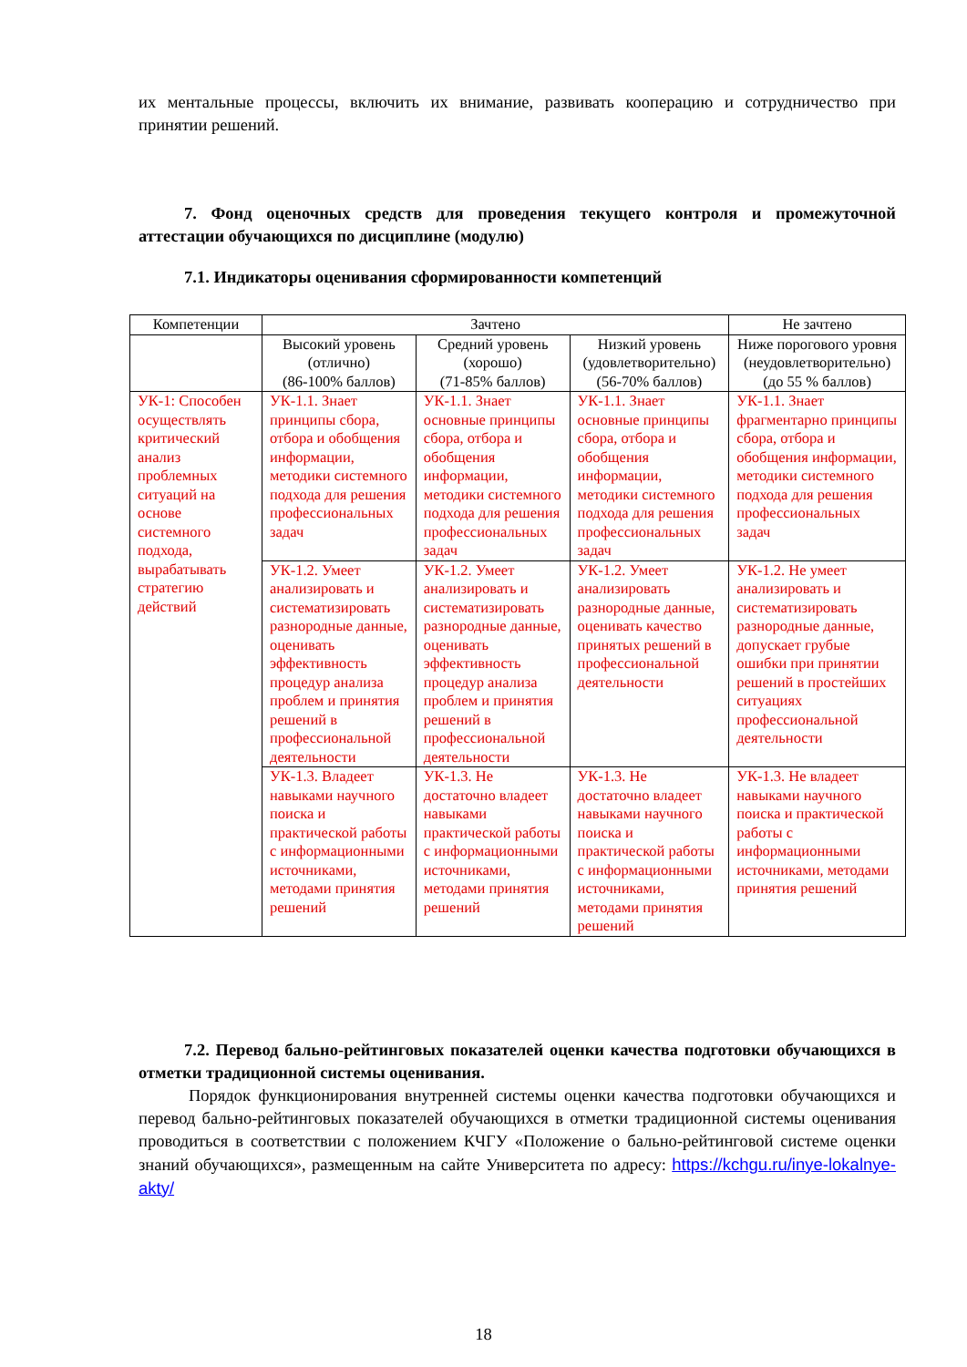их ментальные процессы, включить их внимание, развивать кооперацию и сотрудничество при принятии решений.
7. Фонд оценочных средств для проведения текущего контроля и промежуточной аттестации обучающихся по дисциплине (модулю)
7.1. Индикаторы оценивания сформированности компетенций
| Компетенции | Зачтено | | | Не зачтено |
| --- | --- | --- | --- | --- |
| | Высокий уровень (отлично) (86-100% баллов) | Средний уровень (хорошо) (71-85% баллов) | Низкий уровень (удовлетворительно) (56-70% баллов) | Ниже порогового уровня (неудовлетворительно) (до 55 % баллов) |
| УК-1: Способен осуществлять критический анализ проблемных ситуаций на основе системного подхода, вырабатывать стратегию действий | УК-1.1. Знает принципы сбора, отбора и обобщения информации, методики системного подхода для решения профессиональных задач | УК-1.1. Знает основные принципы сбора, отбора и обобщения информации, методики системного подхода для решения профессиональных задач | УК-1.1. Знает основные принципы сбора, отбора и обобщения информации, методики системного подхода для решения профессиональных задач | УК-1.1. Знает фрагментарно принципы сбора, отбора и обобщения информации, методики системного подхода для решения профессиональных задач |
| | УК-1.2. Умеет анализировать и систематизировать разнородные данные, оценивать эффективность процедур анализа проблем и принятия решений в профессиональной деятельности | УК-1.2. Умеет анализировать и систематизировать разнородные данные, оценивать эффективность процедур анализа проблем и принятия решений в профессиональной деятельности | УК-1.2. Умеет анализировать разнородные данные, оценивать качество принятых решений в профессиональной деятельности | УК-1.2. Не умеет анализировать и систематизировать разнородные данные, допускает грубые ошибки при принятии решений в простейших ситуациях профессиональной деятельности |
| | УК-1.3. Владеет навыками научного поиска и практической работы с информационными источниками, методами принятия решений | УК-1.3. Не достаточно владеет навыками практической работы с информационными источниками, методами принятия решений | УК-1.3. Не достаточно владеет навыками научного поиска и практической работы с информационными источниками, методами принятия решений | УК-1.3. Не владеет навыками научного поиска и практической работы с информационными источниками, методами принятия решений |
7.2. Перевод бально-рейтинговых показателей оценки качества подготовки обучающихся в отметки традиционной системы оценивания.
Порядок функционирования внутренней системы оценки качества подготовки обучающихся и перевод бально-рейтинговых показателей обучающихся в отметки традиционной системы оценивания проводиться в соответствии с положением КЧГУ «Положение о бально-рейтинговой системе оценки знаний обучающихся», размещенным на сайте Университета по адресу: https://kchgu.ru/inye-lokalnye-akty/
18